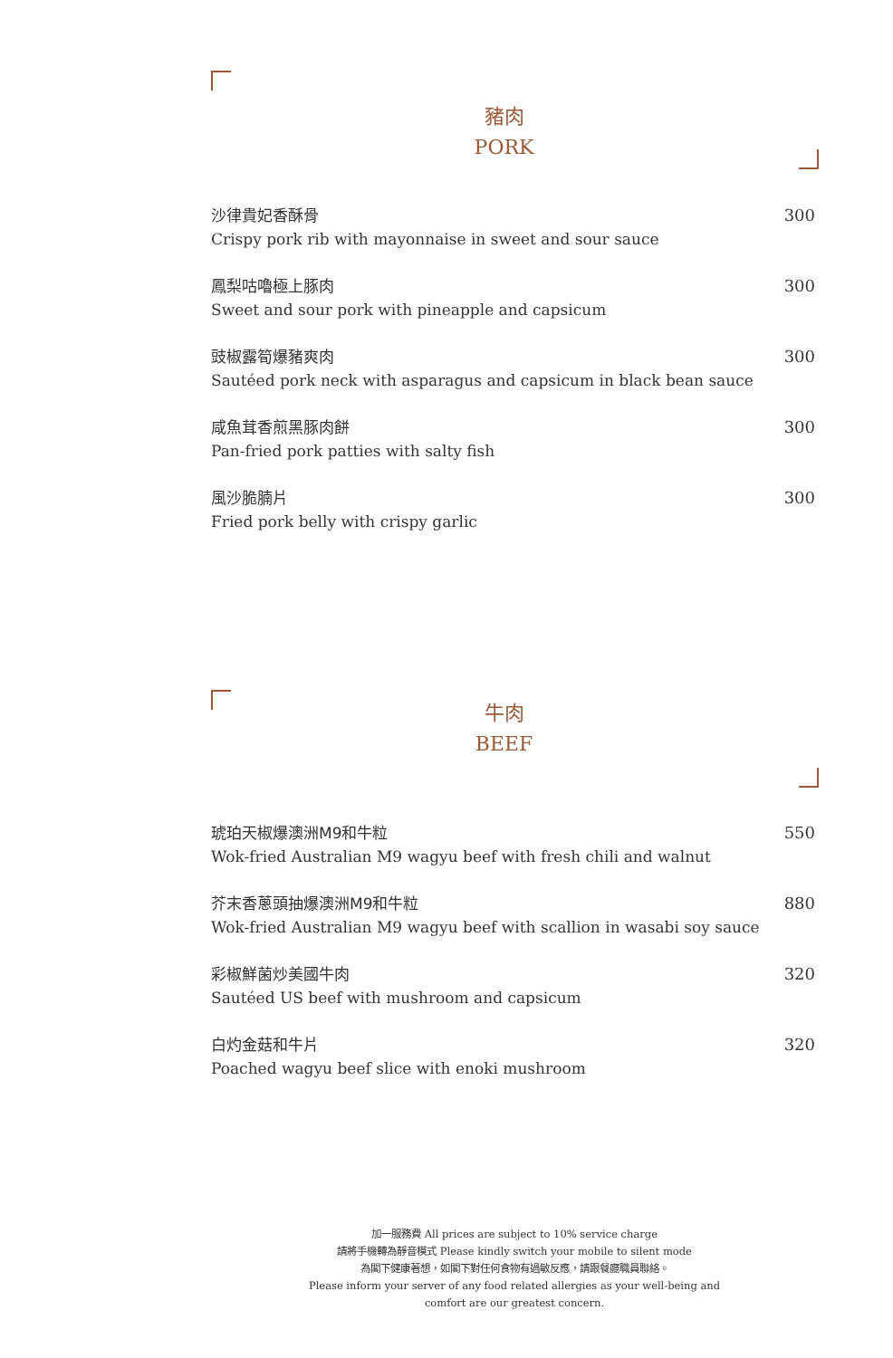豬肉
PORK
沙律貴妃香酥骨
Crispy pork rib with mayonnaise in sweet and sour sauce
300
鳳梨咕嚕極上豚肉
Sweet and sour pork with pineapple and capsicum
300
豉椒露筍爆豬爽肉
Sautéed pork neck with asparagus and capsicum in black bean sauce
300
咸魚茸香煎黑豚肉餅
Pan-fried pork patties with salty fish
300
風沙脆腩片
Fried pork belly with crispy garlic
300
牛肉
BEEF
琥珀天椒爆澳洲M9和牛粒
Wok-fried Australian M9 wagyu beef with fresh chili and walnut
550
芥末香蔥頭抽爆澳洲M9和牛粒
Wok-fried Australian M9 wagyu beef with scallion in wasabi soy sauce
880
彩椒鮮菌炒美國牛肉
Sautéed US beef with mushroom and capsicum
320
白灼金菇和牛片
Poached wagyu beef slice with enoki mushroom
320
加一服務費 All prices are subject to 10% service charge
請將手機轉為靜音模式 Please kindly switch your mobile to silent mode
為閣下健康著想，如閣下對任何食物有過敏反應，請跟餐廳職員聯絡。
Please inform your server of any food related allergies as your well-being and comfort are our greatest concern.